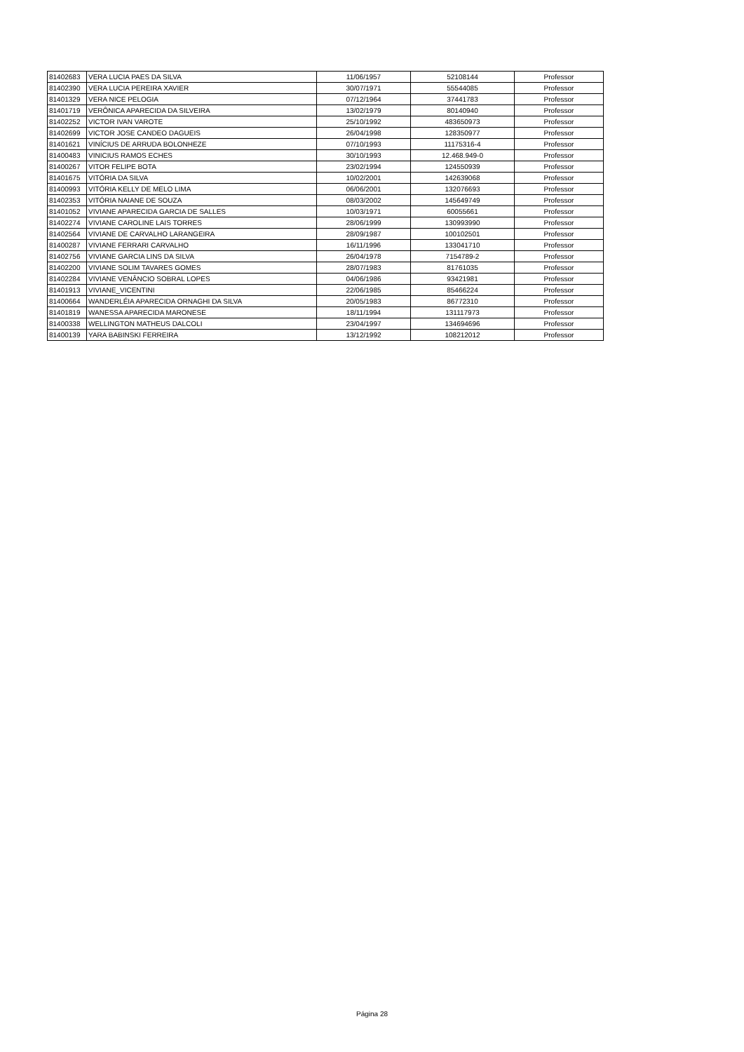| 81402683 | VERA LUCIA PAES DA SILVA | 11/06/1957 | 52108144 | Professor |
| 81402390 | VERA LUCIA PEREIRA XAVIER | 30/07/1971 | 55544085 | Professor |
| 81401329 | VERA NICE PELOGIA | 07/12/1964 | 37441783 | Professor |
| 81401719 | VERÔNICA APARECIDA DA SILVEIRA | 13/02/1979 | 80140940 | Professor |
| 81402252 | VICTOR IVAN VAROTE | 25/10/1992 | 483650973 | Professor |
| 81402699 | VICTOR JOSE CANDEO DAGUEIS | 26/04/1998 | 128350977 | Professor |
| 81401621 | VINÍCIUS DE ARRUDA BOLONHEZE | 07/10/1993 | 11175316-4 | Professor |
| 81400483 | VINICIUS RAMOS ECHES | 30/10/1993 | 12.468.949-0 | Professor |
| 81400267 | VITOR FELIPE BOTA | 23/02/1994 | 124550939 | Professor |
| 81401675 | VITÓRIA DA SILVA | 10/02/2001 | 142639068 | Professor |
| 81400993 | VITÓRIA KELLY DE MELO LIMA | 06/06/2001 | 132076693 | Professor |
| 81402353 | VITÓRIA NAIANE DE SOUZA | 08/03/2002 | 145649749 | Professor |
| 81401052 | VIVIANE APARECIDA GARCIA DE SALLES | 10/03/1971 | 60055661 | Professor |
| 81402274 | VIVIANE CAROLINE LAIS TORRES | 28/06/1999 | 130993990 | Professor |
| 81402564 | VIVIANE DE CARVALHO LARANGEIRA | 28/09/1987 | 100102501 | Professor |
| 81400287 | VIVIANE FERRARI CARVALHO | 16/11/1996 | 133041710 | Professor |
| 81402756 | VIVIANE GARCIA LINS DA SILVA | 26/04/1978 | 7154789-2 | Professor |
| 81402200 | VIVIANE SOLIM TAVARES GOMES | 28/07/1983 | 81761035 | Professor |
| 81402284 | VIVIANE VENÂNCIO SOBRAL LOPES | 04/06/1986 | 93421981 | Professor |
| 81401913 | VIVIANE_VICENTINI | 22/06/1985 | 85466224 | Professor |
| 81400664 | WANDERLÉIA APARECIDA ORNAGHI DA SILVA | 20/05/1983 | 86772310 | Professor |
| 81401819 | WANESSA APARECIDA MARONESE | 18/11/1994 | 131117973 | Professor |
| 81400338 | WELLINGTON MATHEUS DALCOLI | 23/04/1997 | 134694696 | Professor |
| 81400139 | YARA BABINSKI FERREIRA | 13/12/1992 | 108212012 | Professor |
Página 28